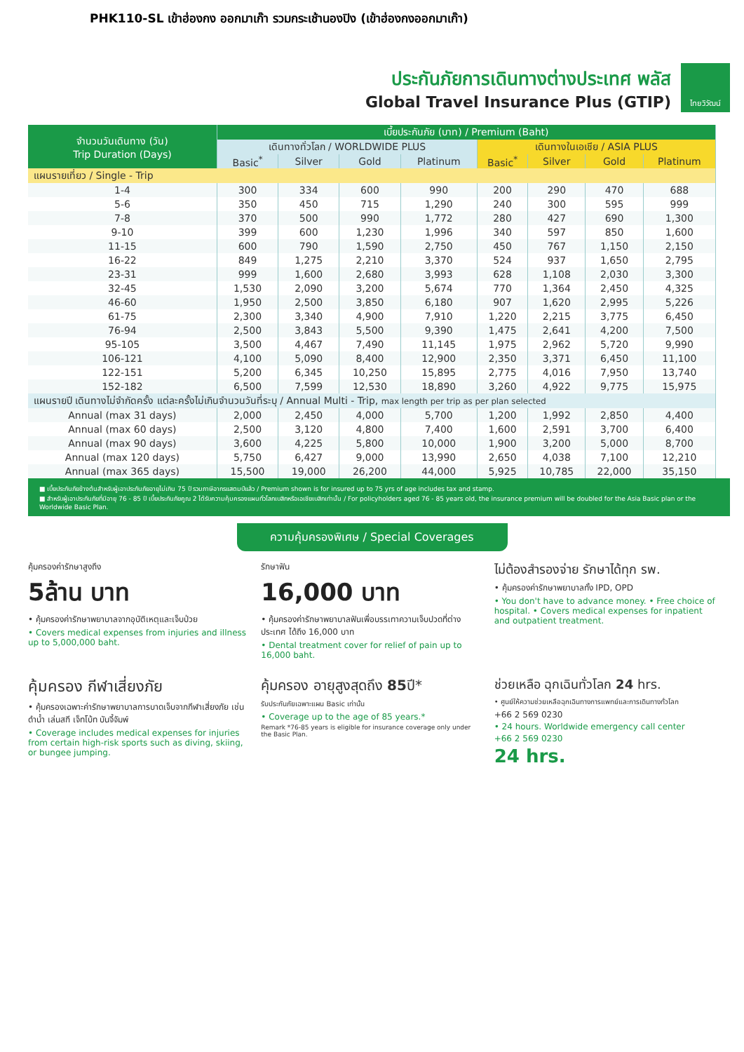PHK110-SL เข้าฮ่องกง ออกมาเก๊า รวมกระเช้านองปิง (เข้าฮ่องกงออกมาเก๊า)
ประกันภัยการเดินทางต่างประเทศ พลัส
Global Travel Insurance Plus (GTIP)
ไทยวิวัฒน์
| จำนวนวันเดินทาง (วัน) Trip Duration (Days) | เบี้ยประกันภัย (บาท) / Premium (Baht) | | | | | | | |
| --- | --- | --- | --- | --- | --- | --- | --- | --- |
| | เดินทางทั่วโลก / WORLDWIDE PLUS | | | | เดินทางในเอเชีย / ASIA PLUS | | | |
| | Basic<sup>*</sup> | Silver | Gold | Platinum | Basic<sup>*</sup> | Silver | Gold | Platinum |
| แผนรายเที่ยว / Single - Trip | | | | | | | | |
| 1-4 | 300 | 334 | 600 | 990 | 200 | 290 | 470 | 688 |
| 5-6 | 350 | 450 | 715 | 1,290 | 240 | 300 | 595 | 999 |
| 7-8 | 370 | 500 | 990 | 1,772 | 280 | 427 | 690 | 1,300 |
| 9-10 | 399 | 600 | 1,230 | 1,996 | 340 | 597 | 850 | 1,600 |
| 11-15 | 600 | 790 | 1,590 | 2,750 | 450 | 767 | 1,150 | 2,150 |
| 16-22 | 849 | 1,275 | 2,210 | 3,370 | 524 | 937 | 1,650 | 2,795 |
| 23-31 | 999 | 1,600 | 2,680 | 3,993 | 628 | 1,108 | 2,030 | 3,300 |
| 32-45 | 1,530 | 2,090 | 3,200 | 5,674 | 770 | 1,364 | 2,450 | 4,325 |
| 46-60 | 1,950 | 2,500 | 3,850 | 6,180 | 907 | 1,620 | 2,995 | 5,226 |
| 61-75 | 2,300 | 3,340 | 4,900 | 7,910 | 1,220 | 2,215 | 3,775 | 6,450 |
| 76-94 | 2,500 | 3,843 | 5,500 | 9,390 | 1,475 | 2,641 | 4,200 | 7,500 |
| 95-105 | 3,500 | 4,467 | 7,490 | 11,145 | 1,975 | 2,962 | 5,720 | 9,990 |
| 106-121 | 4,100 | 5,090 | 8,400 | 12,900 | 2,350 | 3,371 | 6,450 | 11,100 |
| 122-151 | 5,200 | 6,345 | 10,250 | 15,895 | 2,775 | 4,016 | 7,950 | 13,740 |
| 152-182 | 6,500 | 7,599 | 12,530 | 18,890 | 3,260 | 4,922 | 9,775 | 15,975 |
| แผนรายปี เดินทางไม่จำกัดครั้ง แต่ละครั้งไม่เกินจำนวนวันที่ระบุ / Annual Multi - Trip, max length per trip as per plan selected | | | | | | | | |
| Annual (max 31 days) | 2,000 | 2,450 | 4,000 | 5,700 | 1,200 | 1,992 | 2,850 | 4,400 |
| Annual (max 60 days) | 2,500 | 3,120 | 4,800 | 7,400 | 1,600 | 2,591 | 3,700 | 6,400 |
| Annual (max 90 days) | 3,600 | 4,225 | 5,800 | 10,000 | 1,900 | 3,200 | 5,000 | 8,700 |
| Annual (max 120 days) | 5,750 | 6,427 | 9,000 | 13,990 | 2,650 | 4,038 | 7,100 | 12,210 |
| Annual (max 365 days) | 15,500 | 19,000 | 26,200 | 44,000 | 5,925 | 10,785 | 22,000 | 35,150 |
■ เบี้ยประกันภัยข้างต้นสำหรับผู้เอาประกันภัยอายุไม่เกิน 75 ปี รวมภาษีอากรแสตมป์แล้ว / Premium shown is for insured up to 75 yrs of age includes tax and stamp.
■ สำหรับผู้เอาประกันภัยที่มีอายุ 76 - 85 ปี เบี้ยประกันภัยคูณ 2 ได้รับความคุ้มครองแผนทั่วโลกเบสิกหรือเอเชียเบสิกเท่านั้น / For policyholders aged 76 - 85 years old, the insurance premium will be doubled for the Asia Basic plan or the Worldwide Basic Plan.
ความคุ้มครองพิเศษ / Special Coverages
คุ้มครองค่ารักษาสูงถึง
5ล้าน บาท
• คุ้มครองค่ารักษาพยาบาลจากอุบัติเหตุและเจ็บป่วย
• Covers medical expenses from injuries and illness up to 5,000,000 baht.
รักษาฟัน
16,000 บาท
• คุ้มครองค่ารักษาพยาบาลฟันเพื่อบรรเทาความเจ็บปวดที่ต่างประเทศ ได้ถึง 16,000 บาท
• Dental treatment cover for relief of pain up to 16,000 baht.
ไม่ต้องสำรองจ่าย รักษาได้ทุก รพ.
• คุ้มครองค่ารักษาพยาบาลทั้ง IPD, OPD
• You don't have to advance money. • Free choice of hospital. • Covers medical expenses for inpatient and outpatient treatment.
คุ้มครอง กีฬาเสี่ยงภัย
• คุ้มครองเฉพาะค่ารักษาพยาบาลการบาดเจ็บจากกีฬาเสี่ยงภัย เช่น ดำน้ำ เล่นสกี เจ็ทโบ้ท บันจี้จัมพ์
• Coverage includes medical expenses for injuries from certain high-risk sports such as diving, skiing, or bungee jumping.
คุ้มครอง อายุสูงสุดถึง 85ปี*
รับประกันภัยเฉพาะแผน Basic เท่านั้น
• Coverage up to the age of 85 years.*
Remark *76-85 years is eligible for insurance coverage only under the Basic Plan.
ช่วยเหลือ ฉุกเฉินทั่วโลก 24 hrs.
• ศูนย์ให้ความช่วยเหลือฉุกเฉินทางการแพทย์และการเดินทางทั่วโลก
+66 2 569 0230
• 24 hours. Worldwide emergency call center
+66 2 569 0230
24 hrs.